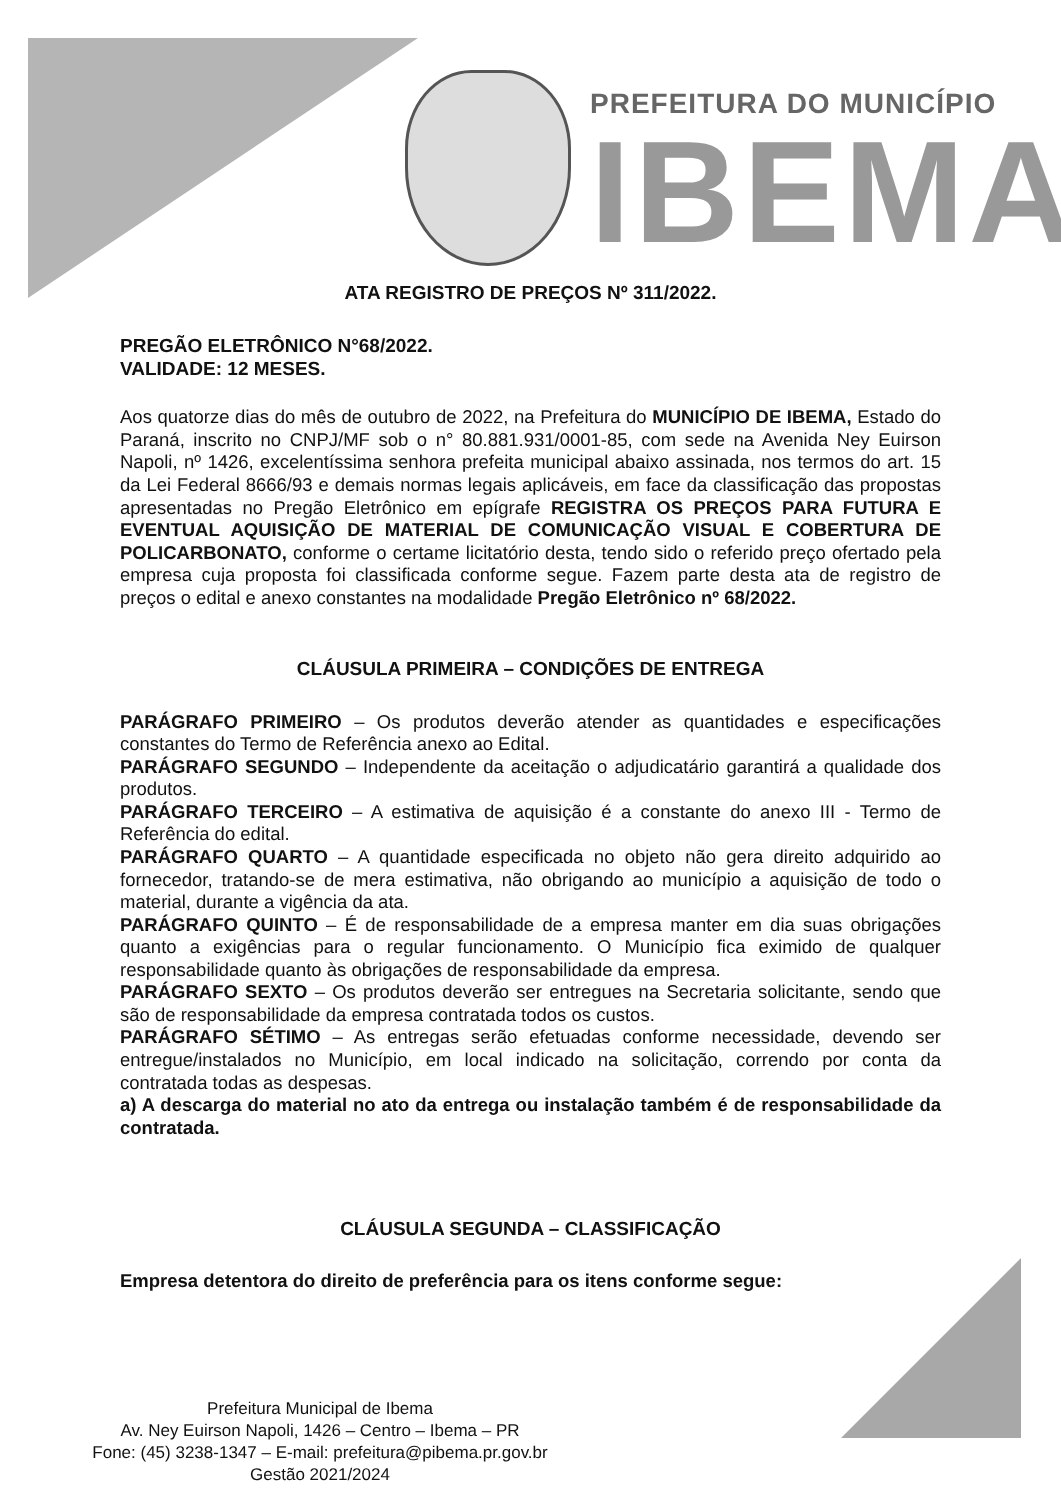PREFEITURA DO MUNICÍPIO
IBEMA
ATA REGISTRO DE PREÇOS Nº 311/2022.
PREGÃO ELETRÔNICO N°68/2022.
VALIDADE: 12 MESES.
Aos quatorze dias do mês de outubro de 2022, na Prefeitura do MUNICÍPIO DE IBEMA, Estado do Paraná, inscrito no CNPJ/MF sob o n° 80.881.931/0001-85, com sede na Avenida Ney Euirson Napoli, nº 1426, excelentíssima senhora prefeita municipal abaixo assinada, nos termos do art. 15 da Lei Federal 8666/93 e demais normas legais aplicáveis, em face da classificação das propostas apresentadas no Pregão Eletrônico em epígrafe REGISTRA OS PREÇOS PARA FUTURA E EVENTUAL AQUISIÇÃO DE MATERIAL DE COMUNICAÇÃO VISUAL E COBERTURA DE POLICARBONATO, conforme o certame licitatório desta, tendo sido o referido preço ofertado pela empresa cuja proposta foi classificada conforme segue. Fazem parte desta ata de registro de preços o edital e anexo constantes na modalidade Pregão Eletrônico nº 68/2022.
CLÁUSULA PRIMEIRA – CONDIÇÕES DE ENTREGA
PARÁGRAFO PRIMEIRO – Os produtos deverão atender as quantidades e especificações constantes do Termo de Referência anexo ao Edital.
PARÁGRAFO SEGUNDO – Independente da aceitação o adjudicatário garantirá a qualidade dos produtos.
PARÁGRAFO TERCEIRO – A estimativa de aquisição é a constante do anexo III - Termo de Referência do edital.
PARÁGRAFO QUARTO – A quantidade especificada no objeto não gera direito adquirido ao fornecedor, tratando-se de mera estimativa, não obrigando ao município a aquisição de todo o material, durante a vigência da ata.
PARÁGRAFO QUINTO – É de responsabilidade de a empresa manter em dia suas obrigações quanto a exigências para o regular funcionamento. O Município fica eximido de qualquer responsabilidade quanto às obrigações de responsabilidade da empresa.
PARÁGRAFO SEXTO – Os produtos deverão ser entregues na Secretaria solicitante, sendo que são de responsabilidade da empresa contratada todos os custos.
PARÁGRAFO SÉTIMO – As entregas serão efetuadas conforme necessidade, devendo ser entregue/instalados no Município, em local indicado na solicitação, correndo por conta da contratada todas as despesas.
a) A descarga do material no ato da entrega ou instalação também é de responsabilidade da contratada.
CLÁUSULA SEGUNDA – CLASSIFICAÇÃO
Empresa detentora do direito de preferência para os itens conforme segue:
Prefeitura Municipal de Ibema
Av. Ney Euirson Napoli, 1426 – Centro – Ibema – PR
Fone: (45) 3238-1347 – E-mail: prefeitura@pibema.pr.gov.br
Gestão 2021/2024